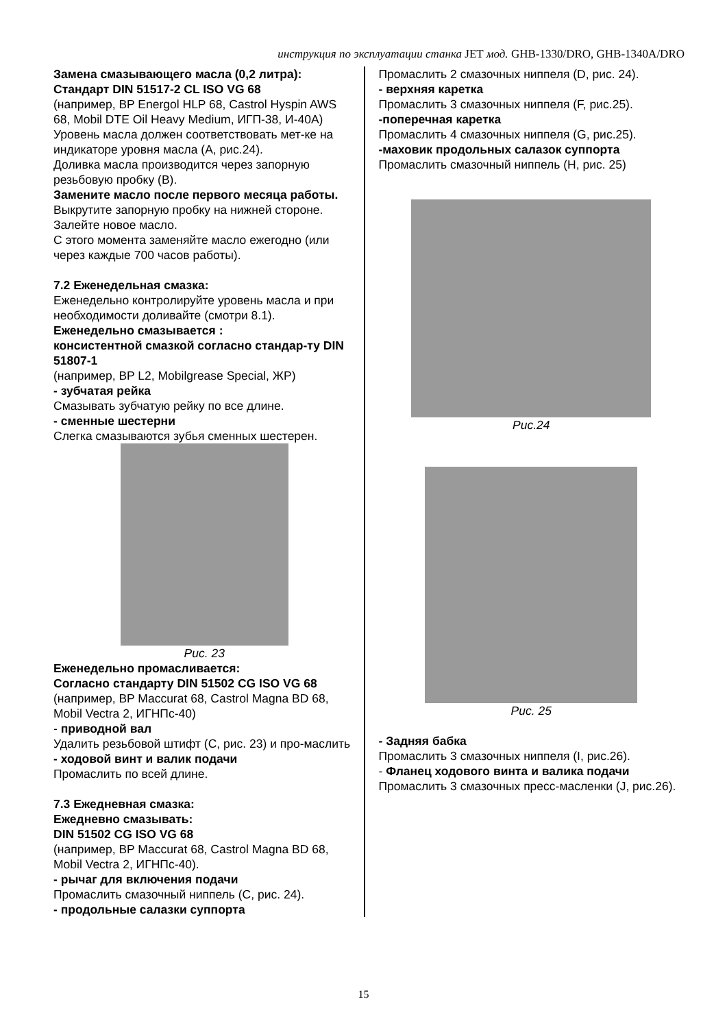инструкция по эксплуатации станка JET мод. GHB-1330/DRO, GHB-1340A/DRO
Замена смазывающего масла (0,2 литра):
Стандарт DIN 51517-2 CL ISO VG 68
(например, BP Energol HLP 68, Castrol Hyspin AWS 68, Mobil DTE Oil Heavy Medium, ИГП-38, И-40А)
Уровень масла должен соответствовать мет-ке на индикаторе уровня масла (А, рис.24).
Доливка масла производится через запорную резьбовую пробку (В).
Замените масло после первого месяца работы.
Выкрутите запорную пробку на нижней стороне.
Залейте новое масло.
С этого момента заменяйте масло ежегодно (или через каждые 700 часов работы).
7.2 Еженедельная смазка:
Еженедельно контролируйте уровень масла и при необходимости доливайте (смотри 8.1).
Еженедельно смазывается :
консистентной смазкой согласно стандар-ту DIN 51807-1
(например, BP L2, Mobilgrease Special, ЖР)
- зубчатая рейка
Смазывать зубчатую рейку по все длине.
- сменные шестерни
Слегка смазываются зубья сменных шестерен.
Рис. 23
Еженедельно промасливается:
Согласно стандарту DIN 51502 CG ISO VG 68
(например, BP Maccurat 68, Castrol Magna BD 68, Mobil Vectra 2, ИГНПс-40)
- приводной вал
Удалить резьбовой штифт (С, рис. 23) и про-маслить
- ходовой винт и валик подачи
Промаслить по всей длине.
7.3 Ежедневная смазка:
Ежедневно смазывать:
DIN 51502 CG ISO VG 68
(например, BP Maccurat 68, Castrol Magna BD 68, Mobil Vectra 2, ИГНПс-40).
- рычаг для включения подачи
Промаслить смазочный ниппель (С, рис. 24).
- продольные салазки суппорта
Промаслить 2 смазочных ниппеля (D, рис. 24).
- верхняя каретка
Промаслить 3 смазочных ниппеля (F, рис.25).
-поперечная каретка
Промаслить 4 смазочных ниппеля (G, рис.25).
-маховик продольных салазок суппорта
Промаслить смазочный ниппель (Н, рис. 25)
Рис.24
Рис. 25
- Задняя бабка
Промаслить 3 смазочных ниппеля (I, рис.26).
- Фланец ходового винта и валика подачи
Промаслить 3 смазочных пресс-масленки (J, рис.26).
15